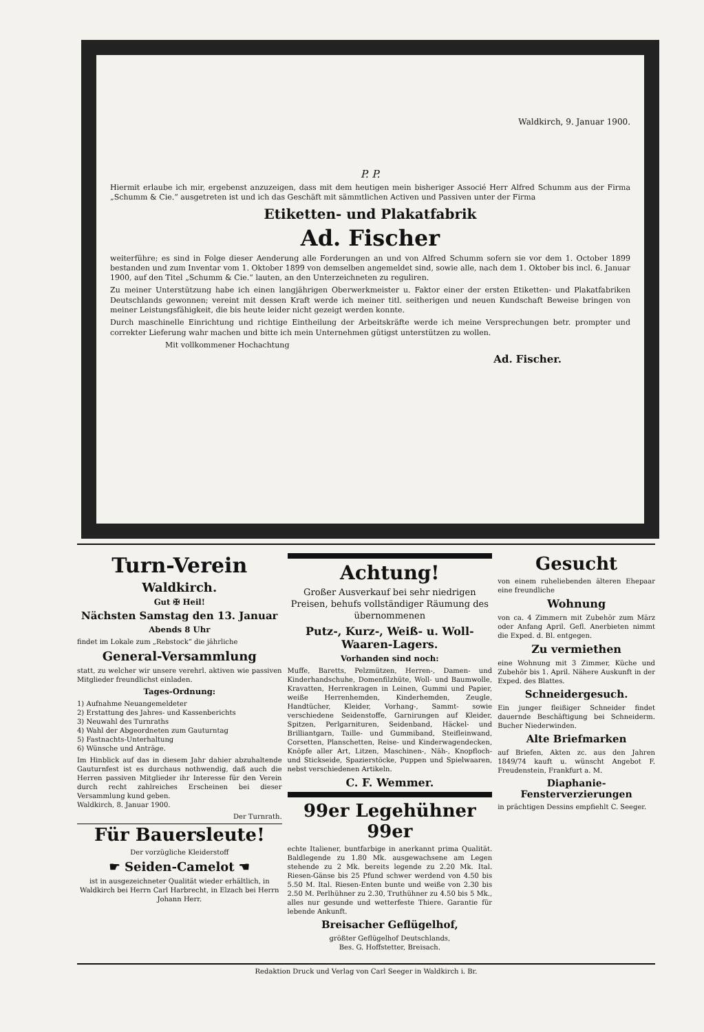Waldkirch, 9. Januar 1900.
P. P.
Hiermit erlaube ich mir, ergebenst anzuzeigen, dass mit dem heutigen mein bisheriger Associé Herr Alfred Schumm aus der Firma „Schumm & Cie.“ ausgetreten ist und ich das Geschäft mit sämmtlichen Activen und Passiven unter der Firma
Etiketten- und Plakatfabrik
Ad. Fischer
weiterführe; es sind in Folge dieser Aenderung alle Forderungen an und von Alfred Schumm sofern sie vor dem 1. October 1899 bestanden und zum Inventar vom 1. Oktober 1899 von demselben angemeldet sind, sowie alle, nach dem 1. Oktober bis incl. 6. Januar 1900, auf den Titel „Schumm & Cie.“ lauten, an den Unterzeichneten zu reguliren.
Zu meiner Unterstützung habe ich einen langjährigen Oberwerkmeister u. Faktor einer der ersten Etiketten- und Plakatfabriken Deutschlands gewonnen; vereint mit dessen Kraft werde ich meiner titl. seitherigen und neuen Kundschaft Beweise bringen von meiner Leistungsfähigkeit, die bis heute leider nicht gezeigt werden konnte.
Durch maschinelle Einrichtung und richtige Eintheilung der Arbeitskräfte werde ich meine Versprechungen betr. prompter und correkter Lieferung wahr machen und bitte ich mein Unternehmen gütigst unterstützen zu wollen.
Mit vollkommener Hochachtung
Ad. Fischer.
Turn-Verein
Waldkirch.
Gut ✠ Heil!
Nächsten Samstag den 13. Januar
Abends 8 Uhr
findet im Lokale zum „Rebstock“ die jährliche
General-Versammlung
statt, zu welcher wir unsere verehrl. aktiven wie passiven Mitglieder freundlichst einladen.
Tages-Ordnung:
1) Aufnahme Neuangemeldeter
2) Erstattung des Jahres- und Kassenberichts
3) Neuwahl des Turnraths
4) Wahl der Abgeordneten zum Gauturntag
5) Fastnachts-Unterhaltung
6) Wünsche und Anträge.
Im Hinblick auf das in diesem Jahr dahier abzuhaltende Gauturnfest ist es durchaus nothwendig, daß auch die Herren passiven Mitglieder ihr Interesse für den Verein durch recht zahlreiches Erscheinen bei dieser Versammlung kund geben.
Waldkirch, 8. Januar 1900.
Der Turnrath.
Für Bauersleute!
Der vorzügliche Kleiderstoff
☛ Seiden-Camelot ☚
ist in ausgezeichneter Qualität wieder erhältlich, in Waldkirch bei Herrn Carl Harbrecht, in Elzach bei Herrn Johann Herr.
Achtung!
Großer Ausverkauf bei sehr niedrigen Preisen, behufs vollständiger Räumung des übernommenen
Putz-, Kurz-, Weiß- u. Woll-Waaren-Lagers.
Vorhanden sind noch:
Muffe, Baretts, Pelzmützen, Herren-, Damen- und Kinderhandschuhe, Domenfilzhüte, Woll- und Baumwolle, Kravatten, Herrenkragen in Leinen, Gummi und Papier, weiße Herrenhemden, Kinderhemden, Zeugle, Handtücher, Kleider, Vorhang-, Sammt- sowie verschiedene Seidenstoffe, Garnirungen auf Kleider, Spitzen, Perlgarnituren, Seidenband, Häckel- und Brilliantgarn, Taille- und Gummiband, Steifleinwand, Corsetten, Planschetten, Reise- und Kinderwagendecken, Knöpfe aller Art, Litzen, Maschinen-, Näh-, Knopfloch- und Stickseide, Spazierstöcke, Puppen und Spielwaaren, nebst verschiedenen Artikeln.
C. F. Wemmer.
99er Legehühner 99er
echte Italiener, buntfarbige in anerkannt prima Qualität. Baldlegende zu 1.80 Mk. ausgewachsene am Legen stehende zu 2 Mk. bereits legende zu 2.20 Mk. Ital. Riesen-Gänse bis 25 Pfund schwer werdend von 4.50 bis 5.50 M. Ital. Riesen-Enten bunte und weiße von 2.30 bis 2.50 M. Perlhühner zu 2.30, Truthühner zu 4.50 bis 5 Mk., alles nur gesunde und wetterfeste Thiere. Garantie für lebende Ankunft.
Breisacher Geflügelhof,
größter Geflügelhof Deutschlands,
Bes. G. Hoffstetter, Breisach.
Gesucht
von einem ruheliebenden älteren Ehepaar eine freundliche
Wohnung
von ca. 4 Zimmern mit Zubehör zum März oder Anfang April. Gefl. Anerbieten nimmt die Exped. d. Bl. entgegen.
Zu vermiethen
eine Wohnung mit 3 Zimmer, Küche und Zubehör bis 1. April. Nähere Auskunft in der Exped. des Blattes.
Schneidergesuch.
Ein junger fleißiger Schneider findet dauernde Beschäftigung bei Schneiderm. Bucher Niederwinden.
Alte Briefmarken
auf Briefen, Akten zc. aus den Jahren 1849/74 kauft u. wünscht Angebot F. Freudenstein, Frankfurt a. M.
Diaphanie-Fensterverzierungen
in prächtigen Dessins empfiehlt C. Seeger.
Redaktion Druck und Verlag von Carl Seeger in Waldkirch i. Br.